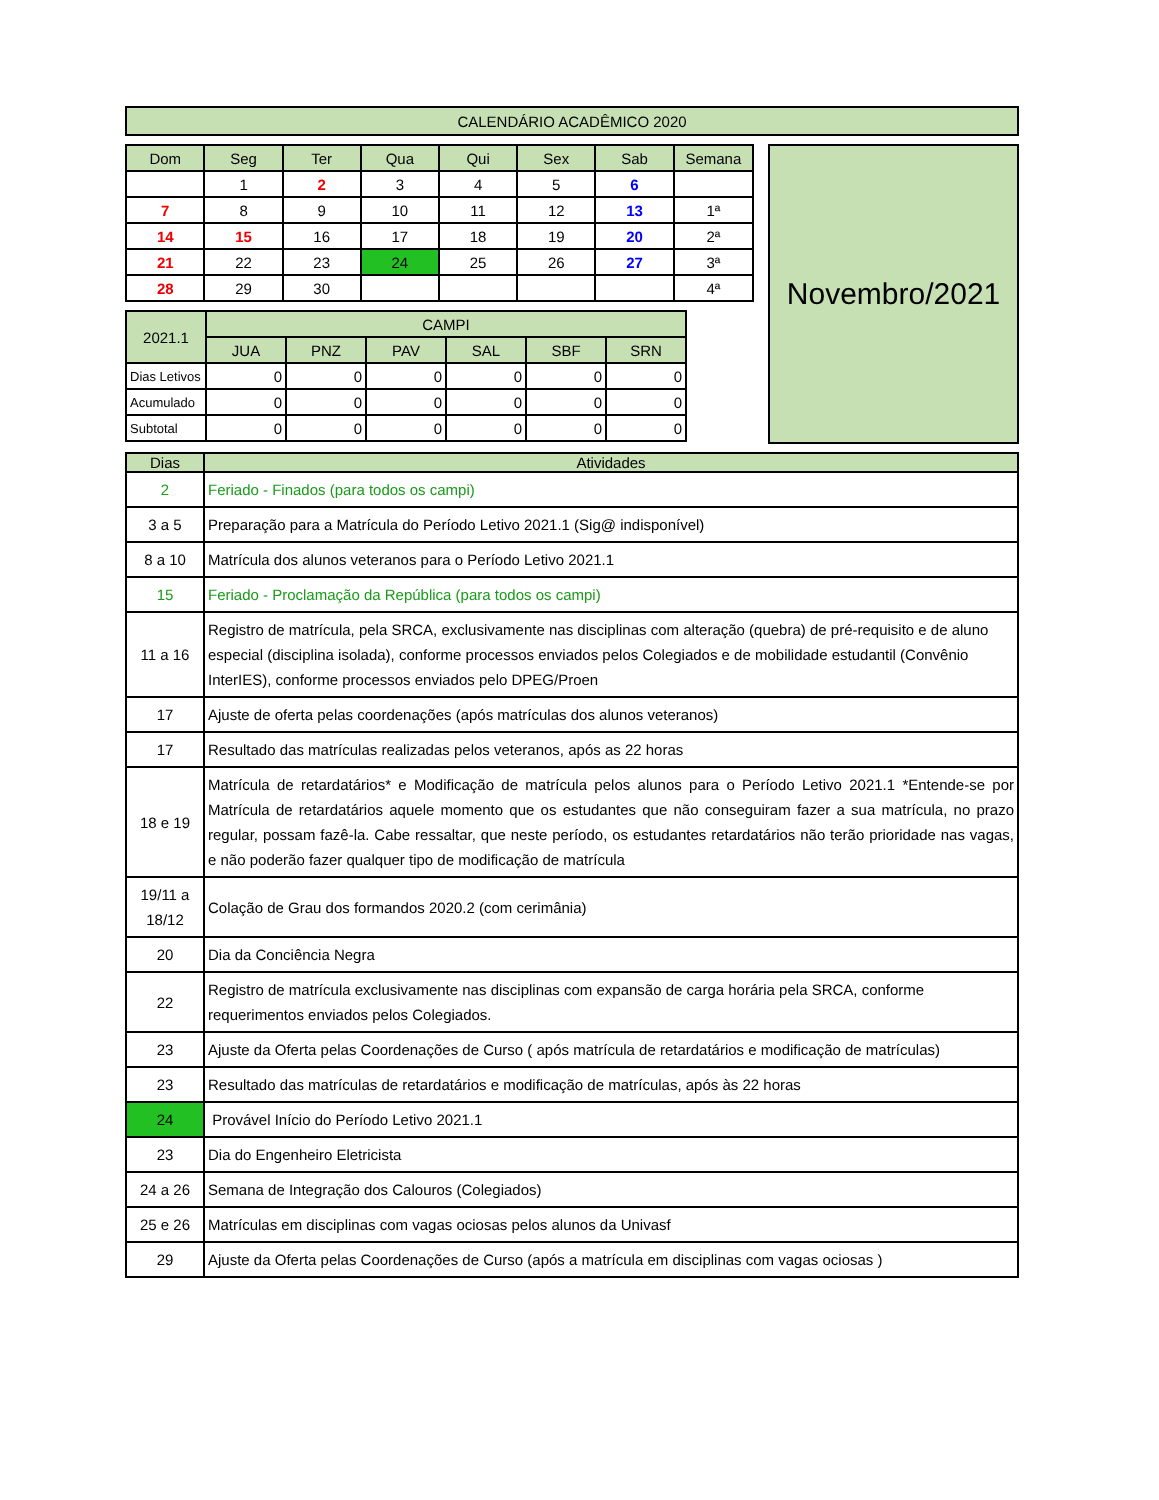| CALENDÁRIO ACADÊMICO 2020 |
| Dom | Seg | Ter | Qua | Qui | Sex | Sab | Semana |
| --- | --- | --- | --- | --- | --- | --- | --- |
| | 1 | 2 | 3 | 4 | 5 | 6 | |
| 7 | 8 | 9 | 10 | 11 | 12 | 13 | 1ª |
| 14 | 15 | 16 | 17 | 18 | 19 | 20 | 2ª |
| 21 | 22 | 23 | 24 | 25 | 26 | 27 | 3ª |
| 28 | 29 | 30 | | | | | 4ª |
| 2021.1 | CAMPI | | | | | |
| --- | --- | --- | --- | --- | --- | --- |
| | JUA | PNZ | PAV | SAL | SBF | SRN |
| Dias Letivos | 0 | 0 | 0 | 0 | 0 | 0 |
| Acumulado | 0 | 0 | 0 | 0 | 0 | 0 |
| Subtotal | 0 | 0 | 0 | 0 | 0 | 0 |
Novembro/2021
| Dias | Atividades |
| --- | --- |
| 2 | Feriado - Finados (para todos os campi) |
| 3 a 5 | Preparação para a Matrícula do Período Letivo 2021.1 (Sig@ indisponível) |
| 8 a 10 | Matrícula dos alunos veteranos para o Período Letivo 2021.1 |
| 15 | Feriado - Proclamação da República (para todos os campi) |
| 11 a 16 | Registro de matrícula, pela SRCA, exclusivamente nas disciplinas com alteração (quebra) de pré-requisito e de aluno especial (disciplina isolada), conforme processos enviados pelos Colegiados e de mobilidade estudantil (Convênio InterIES), conforme processos enviados pelo DPEG/Proen |
| 17 | Ajuste de oferta pelas coordenações (após matrículas dos alunos veteranos) |
| 17 | Resultado das matrículas realizadas pelos veteranos, após as 22 horas |
| 18 e 19 | Matrícula de retardatários* e Modificação de matrícula pelos alunos para o Período Letivo 2021.1 *Entende-se por Matrícula de retardatários aquele momento que os estudantes que não conseguiram fazer a sua matrícula, no prazo regular, possam fazê-la. Cabe ressaltar, que neste período, os estudantes retardatários não terão prioridade nas vagas, e não poderão fazer qualquer tipo de modificação de matrícula |
| 19/11 a 18/12 | Colação de Grau dos formandos 2020.2 (com cerimânia) |
| 20 | Dia da Conciência Negra |
| 22 | Registro de matrícula exclusivamente nas disciplinas com expansão de carga horária pela SRCA, conforme requerimentos enviados pelos Colegiados. |
| 23 | Ajuste da Oferta pelas Coordenações de Curso ( após matrícula de retardatários e modificação de matrículas) |
| 23 | Resultado das matrículas de retardatários e modificação de matrículas, após às 22 horas |
| 24 | Provável Início do Período Letivo 2021.1 |
| 23 | Dia do Engenheiro Eletricista |
| 24 a 26 | Semana de Integração dos Calouros (Colegiados) |
| 25 e 26 | Matrículas em disciplinas com vagas ociosas pelos alunos da Univasf |
| 29 | Ajuste da Oferta pelas Coordenações de Curso (após a matrícula em disciplinas com vagas ociosas ) |